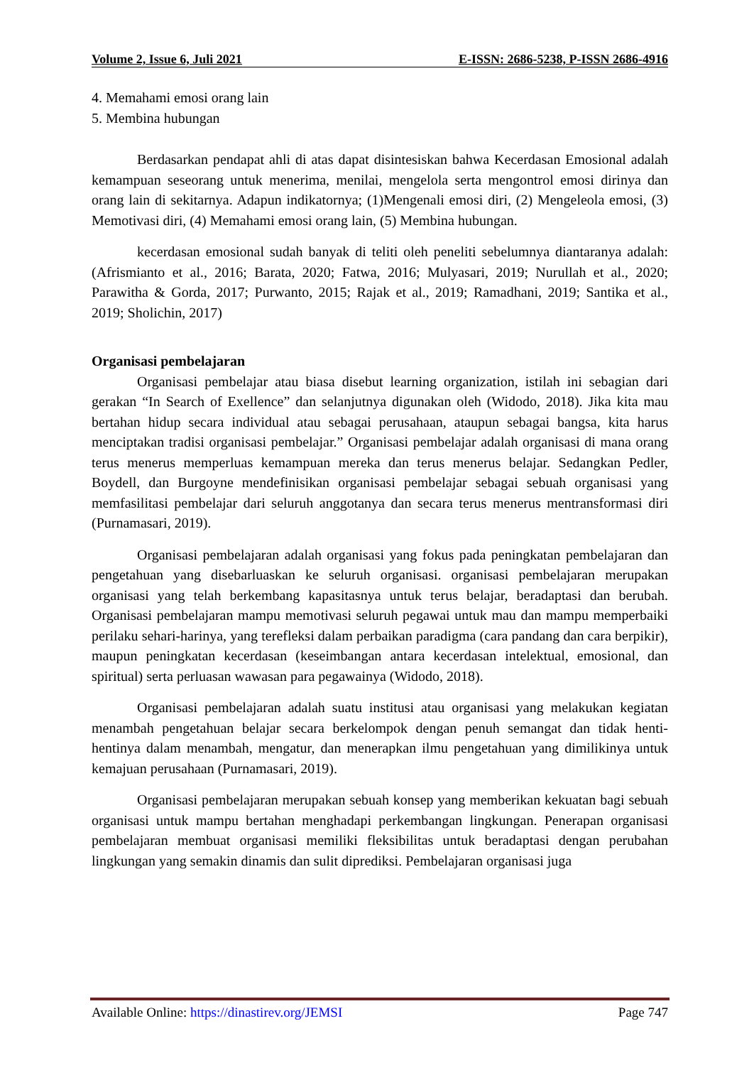Volume 2, Issue 6, Juli 2021 E-ISSN: 2686-5238, P-ISSN 2686-4916
4. Memahami emosi orang lain
5. Membina hubungan
Berdasarkan pendapat ahli di atas dapat disintesiskan bahwa Kecerdasan Emosional adalah kemampuan seseorang untuk menerima, menilai, mengelola serta mengontrol emosi dirinya dan orang lain di sekitarnya. Adapun indikatornya; (1)Mengenali emosi diri, (2) Mengeleola emosi, (3) Memotivasi diri, (4) Memahami emosi orang lain, (5) Membina hubungan.
kecerdasan emosional sudah banyak di teliti oleh peneliti sebelumnya diantaranya adalah: (Afrismianto et al., 2016; Barata, 2020; Fatwa, 2016; Mulyasari, 2019; Nurullah et al., 2020; Parawitha & Gorda, 2017; Purwanto, 2015; Rajak et al., 2019; Ramadhani, 2019; Santika et al., 2019; Sholichin, 2017)
Organisasi pembelajaran
Organisasi pembelajar atau biasa disebut learning organization, istilah ini sebagian dari gerakan “In Search of Exellence” dan selanjutnya digunakan oleh (Widodo, 2018). Jika kita mau bertahan hidup secara individual atau sebagai perusahaan, ataupun sebagai bangsa, kita harus menciptakan tradisi organisasi pembelajar.” Organisasi pembelajar adalah organisasi di mana orang terus menerus memperluas kemampuan mereka dan terus menerus belajar. Sedangkan Pedler, Boydell, dan Burgoyne mendefinisikan organisasi pembelajar sebagai sebuah organisasi yang memfasilitasi pembelajar dari seluruh anggotanya dan secara terus menerus mentransformasi diri (Purnamasari, 2019).
Organisasi pembelajaran adalah organisasi yang fokus pada peningkatan pembelajaran dan pengetahuan yang disebarluaskan ke seluruh organisasi. organisasi pembelajaran merupakan organisasi yang telah berkembang kapasitasnya untuk terus belajar, beradaptasi dan berubah. Organisasi pembelajaran mampu memotivasi seluruh pegawai untuk mau dan mampu memperbaiki perilaku sehari-harinya, yang terefleksi dalam perbaikan paradigma (cara pandang dan cara berpikir), maupun peningkatan kecerdasan (keseimbangan antara kecerdasan intelektual, emosional, dan spiritual) serta perluasan wawasan para pegawainya (Widodo, 2018).
Organisasi pembelajaran adalah suatu institusi atau organisasi yang melakukan kegiatan menambah pengetahuan belajar secara berkelompok dengan penuh semangat dan tidak henti-hentinya dalam menambah, mengatur, dan menerapkan ilmu pengetahuan yang dimilikinya untuk kemajuan perusahaan (Purnamasari, 2019).
Organisasi pembelajaran merupakan sebuah konsep yang memberikan kekuatan bagi sebuah organisasi untuk mampu bertahan menghadapi perkembangan lingkungan. Penerapan organisasi pembelajaran membuat organisasi memiliki fleksibilitas untuk beradaptasi dengan perubahan lingkungan yang semakin dinamis dan sulit diprediksi. Pembelajaran organisasi juga
Available Online: https://dinastirev.org/JEMSI Page 747